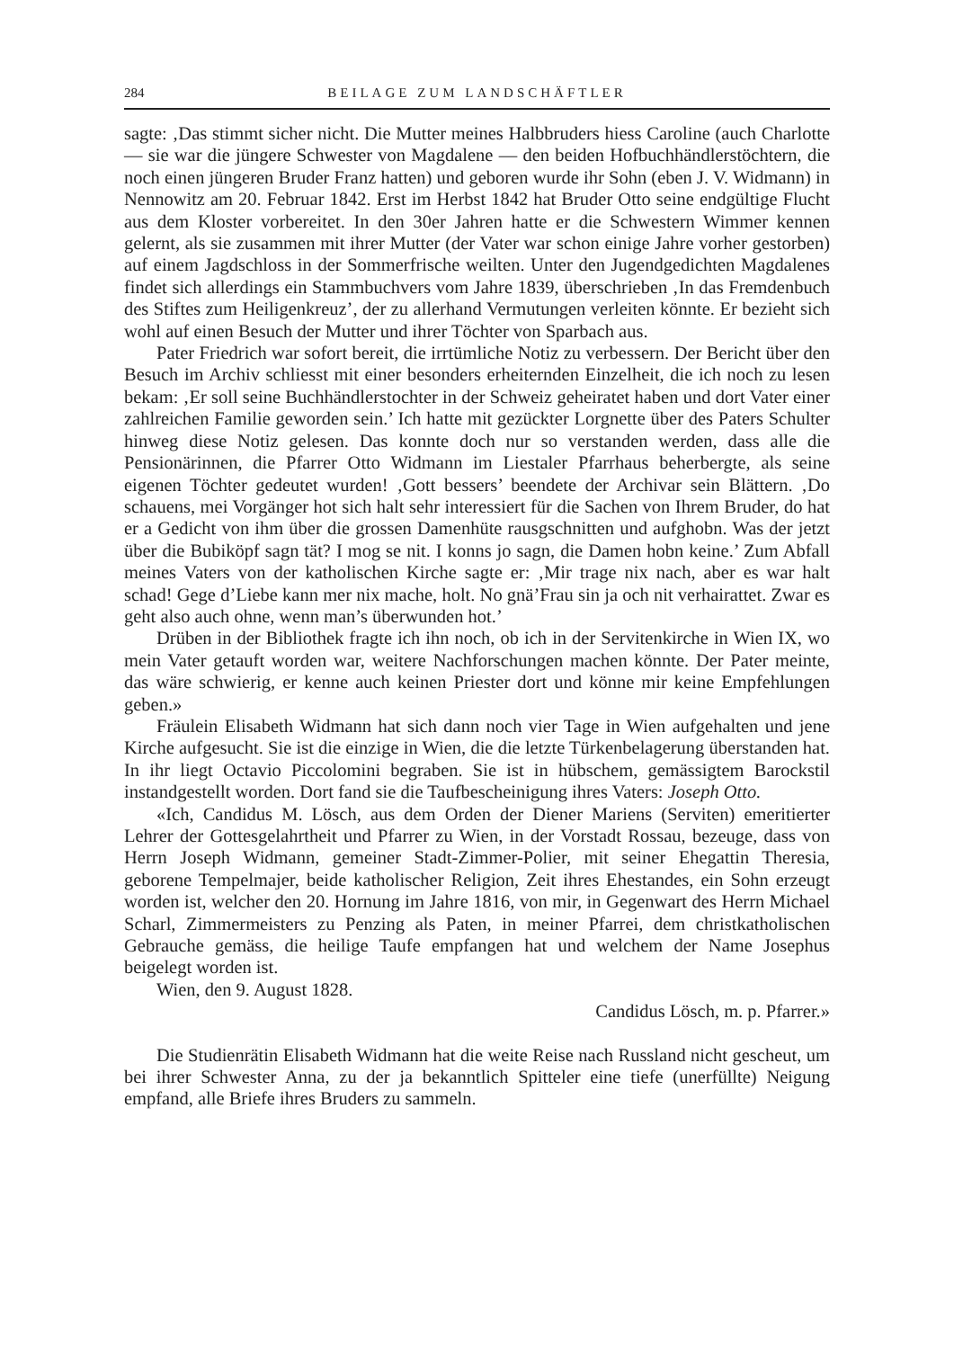284 BEILAGE ZUM LANDSCHÄFTLER
sagte: ‚Das stimmt sicher nicht. Die Mutter meines Halbbruders hiess Caroline (auch Charlotte — sie war die jüngere Schwester von Magdalene — den beiden Hofbuchhändlerstöchtern, die noch einen jüngeren Bruder Franz hatten) und geboren wurde ihr Sohn (eben J. V. Widmann) in Nennowitz am 20. Februar 1842. Erst im Herbst 1842 hat Bruder Otto seine endgültige Flucht aus dem Kloster vorbereitet. In den 30er Jahren hatte er die Schwestern Wimmer kennen gelernt, als sie zusammen mit ihrer Mutter (der Vater war schon einige Jahre vorher gestorben) auf einem Jagdschloss in der Sommerfrische weilten. Unter den Jugendgedichten Magdalenes findet sich allerdings ein Stammbuchvers vom Jahre 1839, überschrieben ‚In das Fremdenbuch des Stiftes zum Heiligenkreuz’, der zu allerhand Vermutungen verleiten könnte. Er bezieht sich wohl auf einen Besuch der Mutter und ihrer Töchter von Sparbach aus.
Pater Friedrich war sofort bereit, die irrtümliche Notiz zu verbessern. Der Bericht über den Besuch im Archiv schliesst mit einer besonders erheiternden Einzelheit, die ich noch zu lesen bekam: ‚Er soll seine Buchhändlerstochter in der Schweiz geheiratet haben und dort Vater einer zahlreichen Familie geworden sein.’ Ich hatte mit gezückter Lorgnette über des Paters Schulter hinweg diese Notiz gelesen. Das konnte doch nur so verstanden werden, dass alle die Pensionärinnen, die Pfarrer Otto Widmann im Liestaler Pfarrhaus beherbergte, als seine eigenen Töchter gedeutet wurden! ‚Gott bessers’ beendete der Archivar sein Blättern. ‚Do schauens, mei Vorgänger hot sich halt sehr interessiert für die Sachen von Ihrem Bruder, do hat er a Gedicht von ihm über die grossen Damenhüte rausgschnitten und aufghobn. Was der jetzt über die Bubiköpf sagn tät? I mog se nit. I konns jo sagn, die Damen hobn keine.’ Zum Abfall meines Vaters von der katholischen Kirche sagte er: ‚Mir trage nix nach, aber es war halt schad! Gege d’Liebe kann mer nix mache, holt. No gnä’Frau sin ja och nit verhairattet. Zwar es geht also auch ohne, wenn man’s überwunden hot.’
Drüben in der Bibliothek fragte ich ihn noch, ob ich in der Servitenkirche in Wien IX, wo mein Vater getauft worden war, weitere Nachforschungen machen könnte. Der Pater meinte, das wäre schwierig, er kenne auch keinen Priester dort und könne mir keine Empfehlungen geben.»
Fräulein Elisabeth Widmann hat sich dann noch vier Tage in Wien aufgehalten und jene Kirche aufgesucht. Sie ist die einzige in Wien, die die letzte Türkenbelagerung überstanden hat. In ihr liegt Octavio Piccolomini begraben. Sie ist in hübschem, gemässigtem Barockstil instandgestellt worden. Dort fand sie die Taufbescheinigung ihres Vaters: Joseph Otto.
«Ich, Candidus M. Lösch, aus dem Orden der Diener Mariens (Serviten) emeritierter Lehrer der Gottesgelahrtheit und Pfarrer zu Wien, in der Vorstadt Rossau, bezeuge, dass von Herrn Joseph Widmann, gemeiner Stadt-Zimmer-Polier, mit seiner Ehegattin Theresia, geborene Tempelmajer, beide katholischer Religion, Zeit ihres Ehestandes, ein Sohn erzeugt worden ist, welcher den 20. Hornung im Jahre 1816, von mir, in Gegenwart des Herrn Michael Scharl, Zimmermeisters zu Penzing als Paten, in meiner Pfarrei, dem christkatholischen Gebrauche gemäss, die heilige Taufe empfangen hat und welchem der Name Josephus beigelegt worden ist.
Wien, den 9. August 1828.
Candidus Lösch, m. p. Pfarrer.»
Die Studienrätin Elisabeth Widmann hat die weite Reise nach Russland nicht gescheut, um bei ihrer Schwester Anna, zu der ja bekanntlich Spitteler eine tiefe (unerfüllte) Neigung empfand, alle Briefe ihres Bruders zu sammeln.